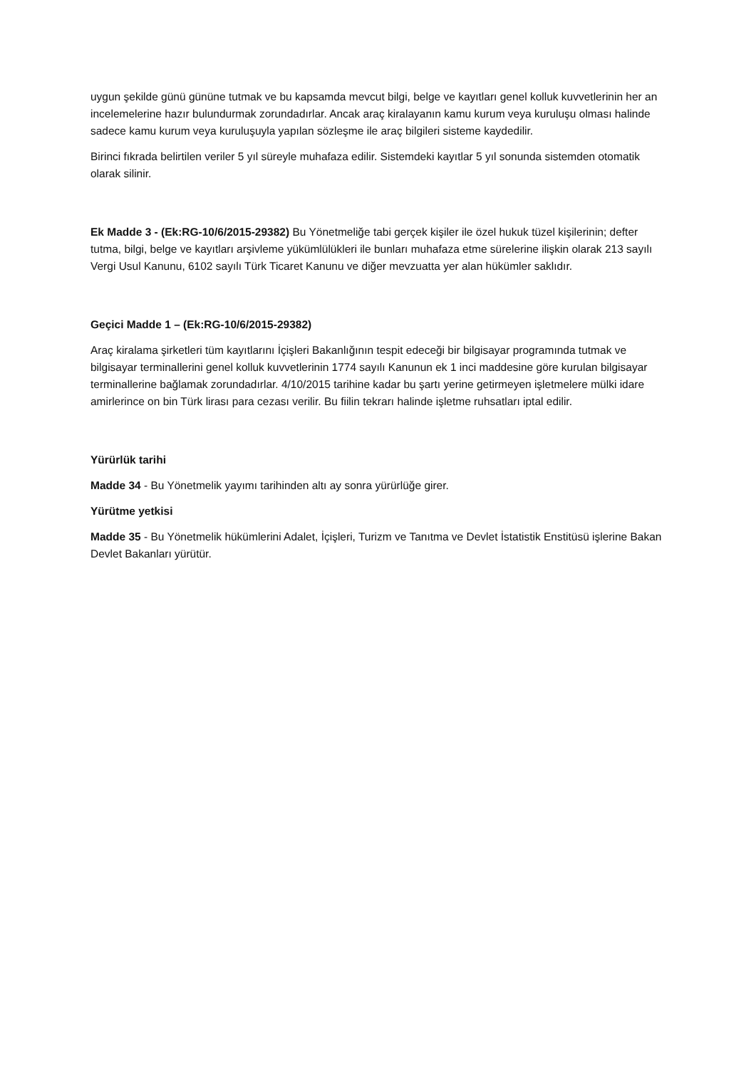uygun şekilde günü gününe tutmak ve bu kapsamda mevcut bilgi, belge ve kayıtları genel kolluk kuvvetlerinin her an incelemelerine hazır bulundurmak zorundadırlar. Ancak araç kiralayanın kamu kurum veya kuruluşu olması halinde sadece kamu kurum veya kuruluşuyla yapılan sözleşme ile araç bilgileri sisteme kaydedilir.
Birinci fıkrada belirtilen veriler 5 yıl süreyle muhafaza edilir. Sistemdeki kayıtlar 5 yıl sonunda sistemden otomatik olarak silinir.
Ek Madde 3 - (Ek:RG-10/6/2015-29382) Bu Yönetmeliğe tabi gerçek kişiler ile özel hukuk tüzel kişilerinin; defter tutma, bilgi, belge ve kayıtları arşivleme yükümlülükleri ile bunları muhafaza etme sürelerine ilişkin olarak 213 sayılı Vergi Usul Kanunu, 6102 sayılı Türk Ticaret Kanunu ve diğer mevzuatta yer alan hükümler saklıdır.
Geçici Madde 1 – (Ek:RG-10/6/2015-29382)
Araç kiralama şirketleri tüm kayıtlarını İçişleri Bakanlığının tespit edeceği bir bilgisayar programında tutmak ve bilgisayar terminallerini genel kolluk kuvvetlerinin 1774 sayılı Kanunun ek 1 inci maddesine göre kurulan bilgisayar terminallerine bağlamak zorundadırlar. 4/10/2015 tarihine kadar bu şartı yerine getirmeyen işletmelere mülki idare amirlerince on bin Türk lirası para cezası verilir. Bu fiilin tekrarı halinde işletme ruhsatları iptal edilir.
Yürürlük tarihi
Madde 34 - Bu Yönetmelik yayımı tarihinden altı ay sonra yürürlüğe girer.
Yürütme yetkisi
Madde 35 - Bu Yönetmelik hükümlerini Adalet, İçişleri, Turizm ve Tanıtma ve Devlet İstatistik Enstitüsü işlerine Bakan Devlet Bakanları yürütür.